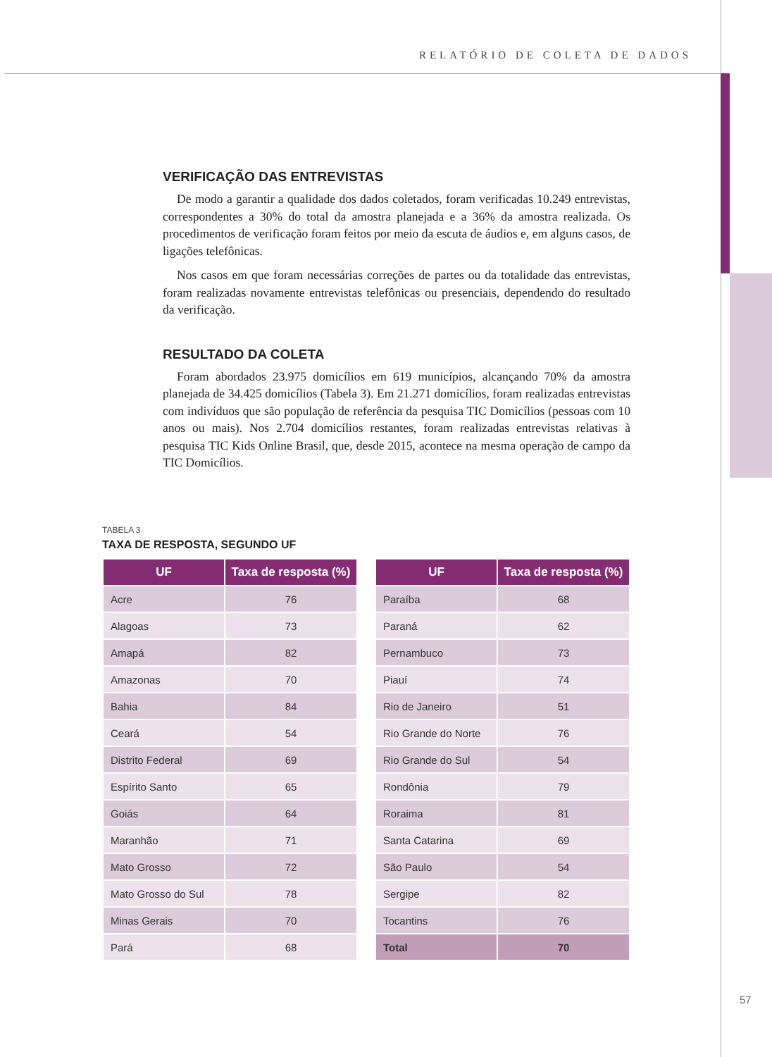RELATÓRIO DE COLETA DE DADOS
VERIFICAÇÃO DAS ENTREVISTAS
De modo a garantir a qualidade dos dados coletados, foram verificadas 10.249 entrevistas, correspondentes a 30% do total da amostra planejada e a 36% da amostra realizada. Os procedimentos de verificação foram feitos por meio da escuta de áudios e, em alguns casos, de ligações telefônicas.
Nos casos em que foram necessárias correções de partes ou da totalidade das entrevistas, foram realizadas novamente entrevistas telefônicas ou presenciais, dependendo do resultado da verificação.
RESULTADO DA COLETA
Foram abordados 23.975 domicílios em 619 municípios, alcançando 70% da amostra planejada de 34.425 domicílios (Tabela 3). Em 21.271 domicílios, foram realizadas entrevistas com indivíduos que são população de referência da pesquisa TIC Domicílios (pessoas com 10 anos ou mais). Nos 2.704 domicílios restantes, foram realizadas entrevistas relativas à pesquisa TIC Kids Online Brasil, que, desde 2015, acontece na mesma operação de campo da TIC Domicílios.
TABELA 3
TAXA DE RESPOSTA, SEGUNDO UF
| UF | Taxa de resposta (%) |
| --- | --- |
| Acre | 76 |
| Alagoas | 73 |
| Amapá | 82 |
| Amazonas | 70 |
| Bahia | 84 |
| Ceará | 54 |
| Distrito Federal | 69 |
| Espírito Santo | 65 |
| Goiás | 64 |
| Maranhão | 71 |
| Mato Grosso | 72 |
| Mato Grosso do Sul | 78 |
| Minas Gerais | 70 |
| Pará | 68 |
| UF | Taxa de resposta (%) |
| --- | --- |
| Paraíba | 68 |
| Paraná | 62 |
| Pernambuco | 73 |
| Piauí | 74 |
| Rio de Janeiro | 51 |
| Rio Grande do Norte | 76 |
| Rio Grande do Sul | 54 |
| Rondônia | 79 |
| Roraima | 81 |
| Santa Catarina | 69 |
| São Paulo | 54 |
| Sergipe | 82 |
| Tocantins | 76 |
| Total | 70 |
57